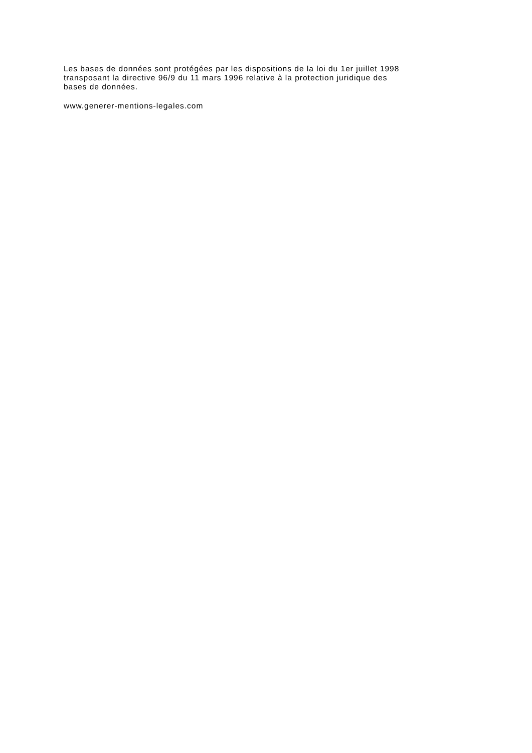Les bases de données sont protégées par les dispositions de la loi du 1er juillet 1998
transposant la directive 96/9 du 11 mars 1996 relative à la protection juridique des
bases de données.
www.generer-mentions-legales.com